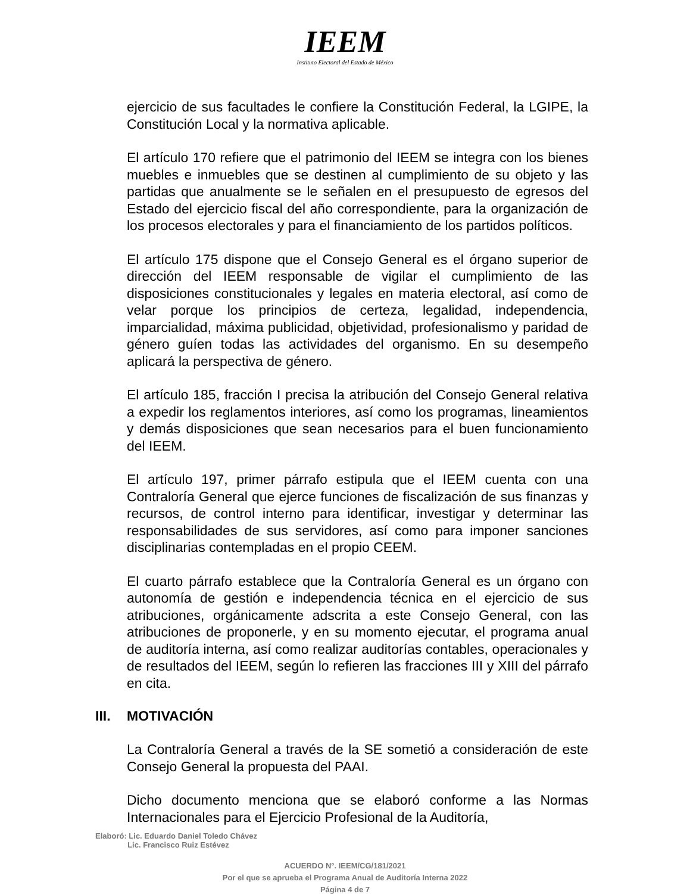IEEM
Instituto Electoral del Estado de México
ejercicio de sus facultades le confiere la Constitución Federal, la LGIPE, la Constitución Local y la normativa aplicable.
El artículo 170 refiere que el patrimonio del IEEM se integra con los bienes muebles e inmuebles que se destinen al cumplimiento de su objeto y las partidas que anualmente se le señalen en el presupuesto de egresos del Estado del ejercicio fiscal del año correspondiente, para la organización de los procesos electorales y para el financiamiento de los partidos políticos.
El artículo 175 dispone que el Consejo General es el órgano superior de dirección del IEEM responsable de vigilar el cumplimiento de las disposiciones constitucionales y legales en materia electoral, así como de velar porque los principios de certeza, legalidad, independencia, imparcialidad, máxima publicidad, objetividad, profesionalismo y paridad de género guíen todas las actividades del organismo. En su desempeño aplicará la perspectiva de género.
El artículo 185, fracción I precisa la atribución del Consejo General relativa a expedir los reglamentos interiores, así como los programas, lineamientos y demás disposiciones que sean necesarios para el buen funcionamiento del IEEM.
El artículo 197, primer párrafo estipula que el IEEM cuenta con una Contraloría General que ejerce funciones de fiscalización de sus finanzas y recursos, de control interno para identificar, investigar y determinar las responsabilidades de sus servidores, así como para imponer sanciones disciplinarias contempladas en el propio CEEM.
El cuarto párrafo establece que la Contraloría General es un órgano con autonomía de gestión e independencia técnica en el ejercicio de sus atribuciones, orgánicamente adscrita a este Consejo General, con las atribuciones de proponerle, y en su momento ejecutar, el programa anual de auditoría interna, así como realizar auditorías contables, operacionales y de resultados del IEEM, según lo refieren las fracciones III y XIII del párrafo en cita.
III. MOTIVACIÓN
La Contraloría General a través de la SE sometió a consideración de este Consejo General la propuesta del PAAI.
Dicho documento menciona que se elaboró conforme a las Normas Internacionales para el Ejercicio Profesional de la Auditoría,
Elaboró: Lic. Eduardo Daniel Toledo Chávez
Lic. Francisco Ruiz Estévez
ACUERDO N°. IEEM/CG/181/2021
Por el que se aprueba el Programa Anual de Auditoría Interna 2022
Página 4 de 7